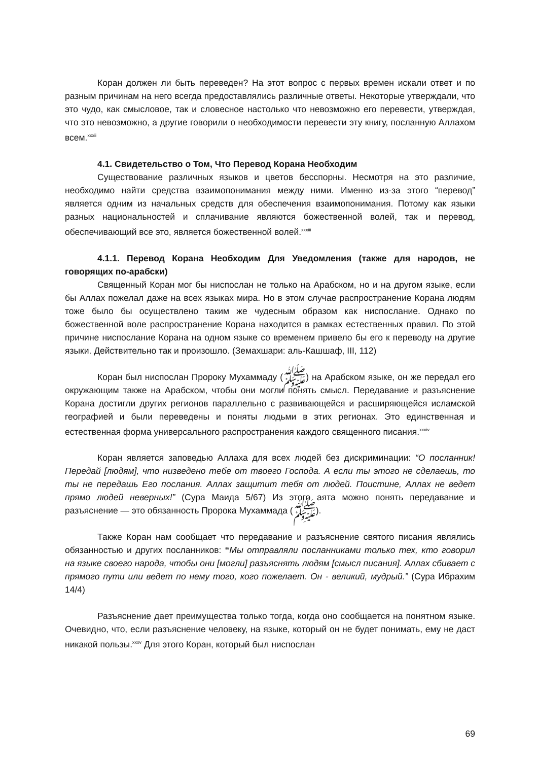Коран должен ли быть переведен? На этот вопрос с первых времен искали ответ и по разным причинам на него всегда предоставлялись различные ответы. Некоторые утверждали, что это чудо, как смысловое, так и словесное настолько что невозможно его перевести, утверждая, что это невозможно, а другие говорили о необходимости перевести эту книгу, посланную Аллахом всем.<sup>xxxii</sup>
4.1. Свидетельство о Том, Что Перевод Корана Необходим
Существование различных языков и цветов бесспорны. Несмотря на это различие, необходимо найти средства взаимопонимания между ними. Именно из-за этого “перевод” является одним из начальных средств для обеспечения взаимопонимания. Потому как языки разных национальностей и сплачивание являются божественной волей, так и перевод, обеспечивающий все это, является божественной волей.<sup>xxxiii</sup>
4.1.1. Перевод Корана Необходим Для Уведомления (также для народов, не говорящих по-арабски)
Священный Коран мог бы ниспослан не только на Арабском, но и на другом языке, если бы Аллах пожелал даже на всех языках мира. Но в этом случае распространение Корана людям тоже было бы осуществлено таким же чудесным образом как ниспослание. Однако по божественной воле распространение Корана находится в рамках естественных правил. По этой причине ниспослание Корана на одном языке со временем привело бы его к переводу на другие языки. Действительно так и произошло. (Земахшари: аль-Кашшаф, III, 112)
Коран был ниспослан Пророку Мухаммаду (ﷺ) на Арабском языке, он же передал его окружающим также на Арабском, чтобы они могли понять смысл. Передавание и разъяснение Корана достигли других регионов параллельно с развивающейся и расширяющейся исламской географией и были переведены и поняты людьми в этих регионах. Это единственная и естественная форма универсального распространения каждого священного писания.<sup>xxxiv</sup>
Коран является заповедью Аллаха для всех людей без дискриминации: “О посланник! Передай [людям], что низведено тебе от твоего Господа. А если ты этого не сделаешь, то ты не передашь Его послания. Аллах защитит тебя от людей. Поистине, Аллах не ведет прямо людей неверных!” (Сура Маида 5/67) Из этого аята можно понять передавание и разъяснение — это обязанность Пророка Мухаммада (ﷺ).
Также Коран нам сообщает что передавание и разъяснение святого писания являлись обязанностью и других посланников: “Мы отправляли посланниками только тех, кто говорил на языке своего народа, чтобы они [могли] разъяснять людям [смысл писания]. Аллах сбивает с прямого пути или ведет по нему того, кого пожелает. Он - великий, мудрый.” (Сура Ибрахим 14/4)
Разъяснение дает преимущества только тогда, когда оно сообщается на понятном языке. Очевидно, что, если разъяснение человеку, на языке, который он не будет понимать, ему не даст никакой пользы.<sup>xxxv</sup> Для этого Коран, который был ниспослан
69